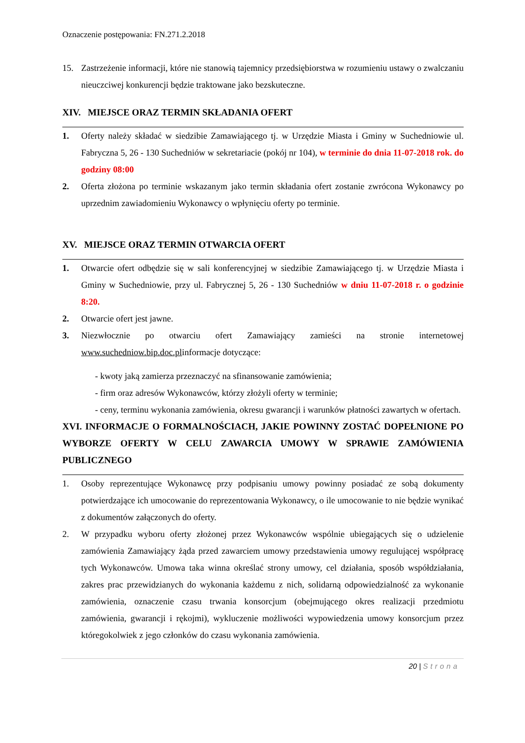Oznaczenie postępowania: FN.271.2.2018
15. Zastrzeżenie informacji, które nie stanowią tajemnicy przedsiębiorstwa w rozumieniu ustawy o zwalczaniu nieuczciwej konkurencji będzie traktowane jako bezskuteczne.
XIV. MIEJSCE ORAZ TERMIN SKŁADANIA OFERT
1. Oferty należy składać w siedzibie Zamawiającego tj. w Urzędzie Miasta i Gminy w Suchedniowie ul. Fabryczna 5, 26 - 130 Suchedniów w sekretariacie (pokój nr 104), w terminie do dnia 11-07-2018 rok. do godziny 08:00
2. Oferta złożona po terminie wskazanym jako termin składania ofert zostanie zwrócona Wykonawcy po uprzednim zawiadomieniu Wykonawcy o wpłynięciu oferty po terminie.
XV. MIEJSCE ORAZ TERMIN OTWARCIA OFERT
1. Otwarcie ofert odbędzie się w sali konferencyjnej w siedzibie Zamawiającego tj. w Urzędzie Miasta i Gminy w Suchedniowie, przy ul. Fabrycznej 5, 26 - 130 Suchedniów w dniu 11-07-2018 r. o godzinie 8:20.
2. Otwarcie ofert jest jawne.
3. Niezwłocznie po otwarciu ofert Zamawiający zamieści na stronie internetowej www.suchedniow.bip.doc.plinformacje dotyczące:
- kwoty jaką zamierza przeznaczyć na sfinansowanie zamówienia;
- firm oraz adresów Wykonawców, którzy złożyli oferty w terminie;
- ceny, terminu wykonania zamówienia, okresu gwarancji i warunków płatności zawartych w ofertach.
XVI. INFORMACJE O FORMALNOŚCIACH, JAKIE POWINNY ZOSTAĆ DOPEŁNIONE PO WYBORZE OFERTY W CELU ZAWARCIA UMOWY W SPRAWIE ZAMÓWIENIA PUBLICZNEGO
1. Osoby reprezentujące Wykonawcę przy podpisaniu umowy powinny posiadać ze sobą dokumenty potwierdzające ich umocowanie do reprezentowania Wykonawcy, o ile umocowanie to nie będzie wynikać z dokumentów załączonych do oferty.
2. W przypadku wyboru oferty złożonej przez Wykonawców wspólnie ubiegających się o udzielenie zamówienia Zamawiający żąda przed zawarciem umowy przedstawienia umowy regulującej współpracę tych Wykonawców. Umowa taka winna określać strony umowy, cel działania, sposób współdziałania, zakres prac przewidzianych do wykonania każdemu z nich, solidarną odpowiedzialność za wykonanie zamówienia, oznaczenie czasu trwania konsorcjum (obejmującego okres realizacji przedmiotu zamówienia, gwarancji i rękojmi), wykluczenie możliwości wypowiedzenia umowy konsorcjum przez któregokolwiek z jego członków do czasu wykonania zamówienia.
20 | Strona